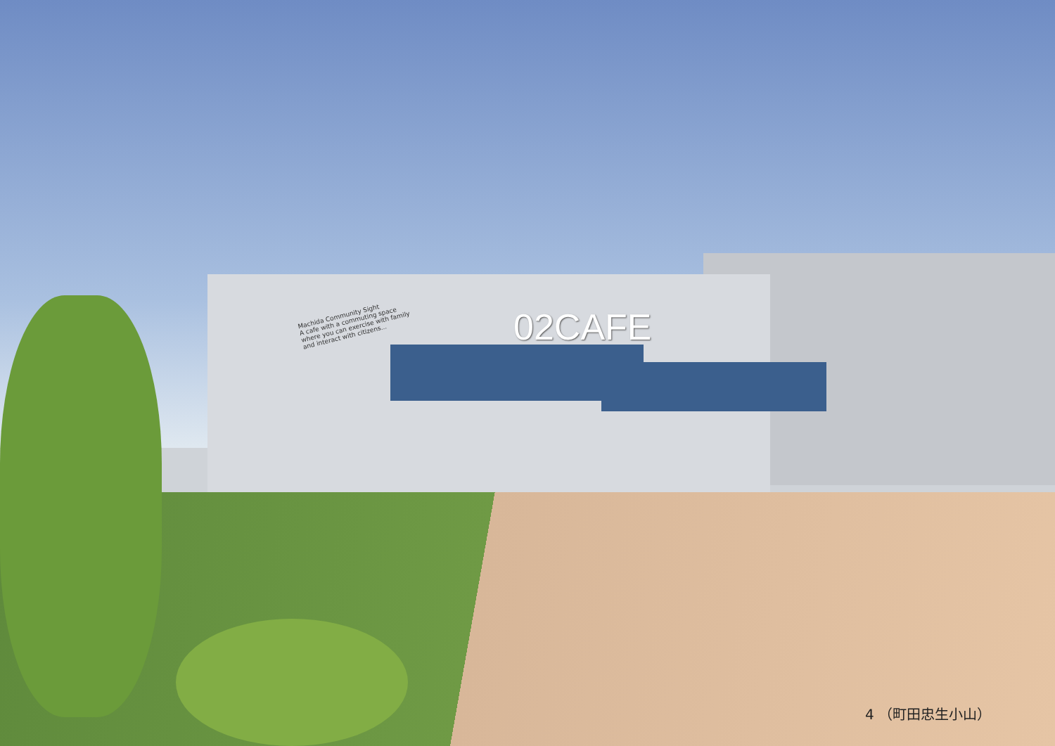02CAFE
Machida Community Sight
A cafe with a commuting space
where you can exercise with family
and interact with citizens...
4 （町田忠生小山）